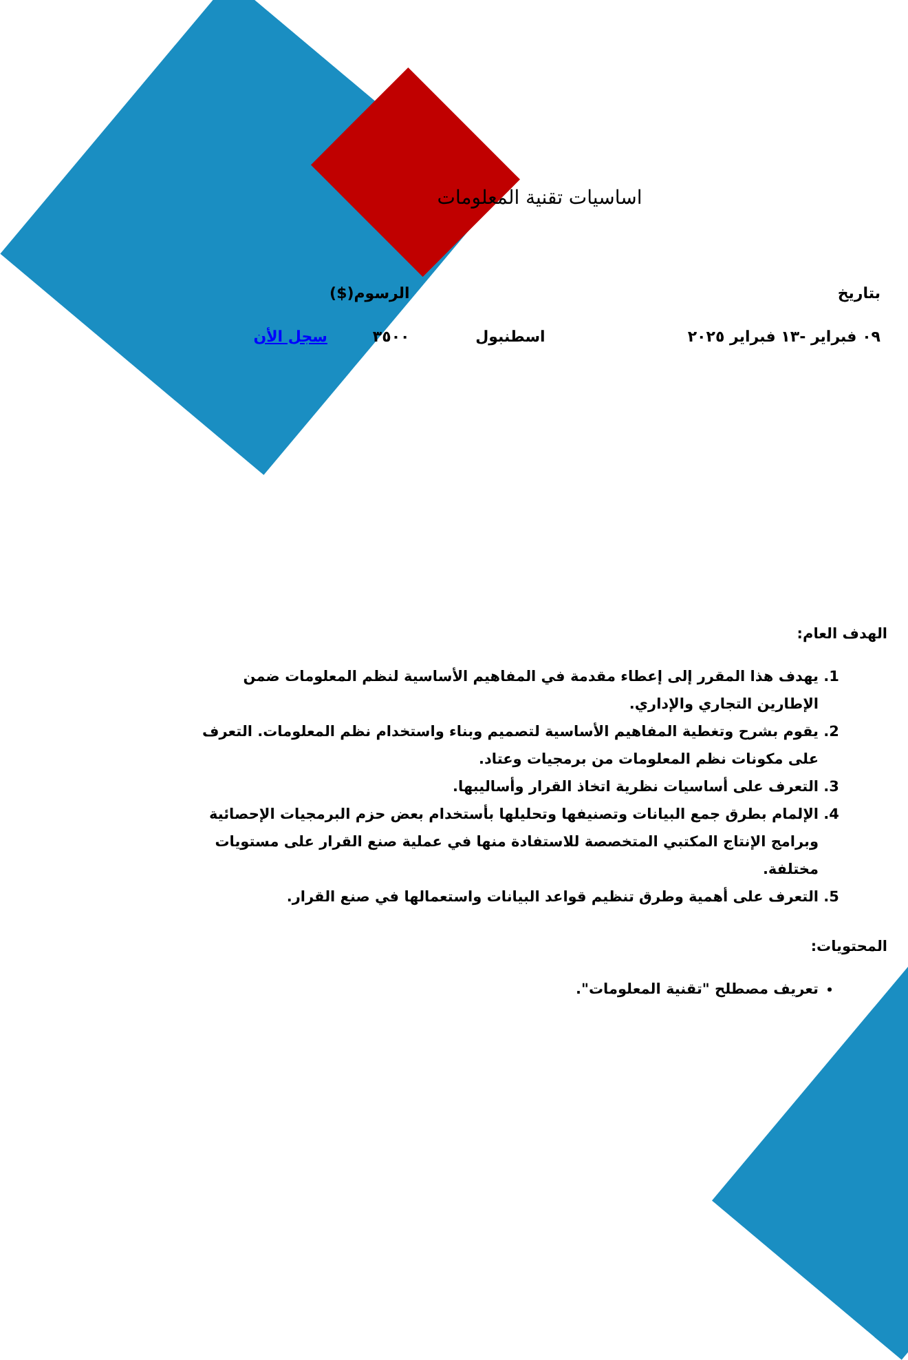اساسيات تقنية المعلومات
| بتاريخ | | الرسوم($) | |
| ٠٩ فبراير -١٣ فبراير ٢٠٢٥ | اسطنبول | ٣٥٠٠ | سجل الأن |
الهدف العام:
1. يهدف هذا المقرر إلى إعطاء مقدمة في المفاهيم الأساسية لنظم المعلومات ضمن الإطارين التجاري والإداري.
2. يقوم بشرح وتغطية المفاهيم الأساسية لتصميم وبناء واستخدام نظم المعلومات. التعرف على مكونات نظم المعلومات من برمجيات وعتاد.
3. التعرف على أساسيات نظرية اتخاذ القرار وأساليبها.
4. الإلمام بطرق جمع البيانات وتصنيفها وتحليلها بأستخدام بعض حزم البرمجيات الإحصائية وبرامج الإنتاج المكتبي المتخصصة للاستفادة منها في عملية صنع القرار على مستويات مختلفة.
5. التعرف على أهمية وطرق تنظيم قواعد البيانات واستعمالها في صنع القرار.
المحتويات:
تعريف مصطلح "تقنية المعلومات".